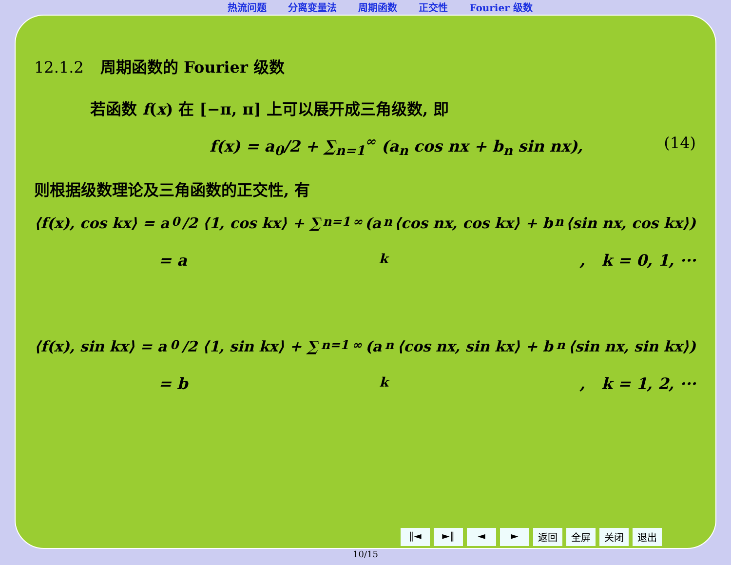热流问题 分离变量法 周期函数 正交性 Fourier 级数
12.1.2 周期函数的 Fourier 级数
若函数 f(x) 在 [−π, π] 上可以展开成三角级数, 即
f(x) = a<sub>0</sub>/2 + ∑<sub>n=1</sub><sup>∞</sup> (a<sub>n</sub> cos nx + b<sub>n</sub> sin nx), (14)
则根据级数理论及三角函数的正交性, 有
⟨f(x), cos kx⟩ = a<sub>0</sub>/2 ⟨1, cos kx⟩ + ∑<sub>n=1</sub><sup>∞</sup> (a<sub>n</sub>⟨cos nx, cos kx⟩ + b<sub>n</sub>⟨sin nx, cos kx⟩)
= a<sub>k</sub>, k = 0, 1, ···
⟨f(x), sin kx⟩ = a<sub>0</sub>/2 ⟨1, sin kx⟩ + ∑<sub>n=1</sub><sup>∞</sup> (a<sub>n</sub>⟨cos nx, sin kx⟩ + b<sub>n</sub>⟨sin nx, sin kx⟩)
= b<sub>k</sub>, k = 1, 2, ···
‖◄ ►‖ ◄ ► 返回 全屏 关闭 退出
10/15